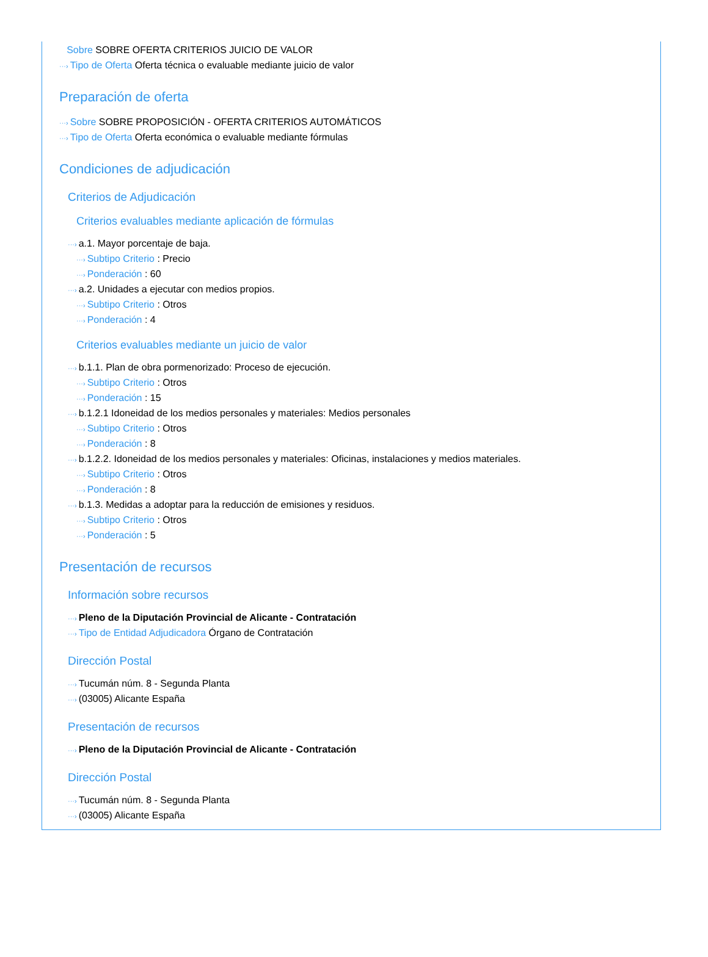Sobre SOBRE OFERTA CRITERIOS JUICIO DE VALOR
···› Tipo de Oferta Oferta técnica o evaluable mediante juicio de valor
Preparación de oferta
···› Sobre SOBRE PROPOSICIÓN - OFERTA CRITERIOS AUTOMÁTICOS
···› Tipo de Oferta Oferta económica o evaluable mediante fórmulas
Condiciones de adjudicación
Criterios de Adjudicación
Criterios evaluables mediante aplicación de fórmulas
···› a.1. Mayor porcentaje de baja.
···› Subtipo Criterio : Precio
···› Ponderación : 60
···› a.2. Unidades a ejecutar con medios propios.
···› Subtipo Criterio : Otros
···› Ponderación : 4
Criterios evaluables mediante un juicio de valor
···› b.1.1. Plan de obra pormenorizado: Proceso de ejecución.
···› Subtipo Criterio : Otros
···› Ponderación : 15
···› b.1.2.1 Idoneidad de los medios personales y materiales: Medios personales
···› Subtipo Criterio : Otros
···› Ponderación : 8
···› b.1.2.2. Idoneidad de los medios personales y materiales: Oficinas, instalaciones y medios materiales.
···› Subtipo Criterio : Otros
···› Ponderación : 8
···› b.1.3. Medidas a adoptar para la reducción de emisiones y residuos.
···› Subtipo Criterio : Otros
···› Ponderación : 5
Presentación de recursos
Información sobre recursos
···› Pleno de la Diputación Provincial de Alicante - Contratación
···› Tipo de Entidad Adjudicadora Órgano de Contratación
Dirección Postal
···› Tucumán núm. 8 - Segunda Planta
···› (03005) Alicante España
Presentación de recursos
···› Pleno de la Diputación Provincial de Alicante - Contratación
Dirección Postal
···› Tucumán núm. 8 - Segunda Planta
···› (03005) Alicante España